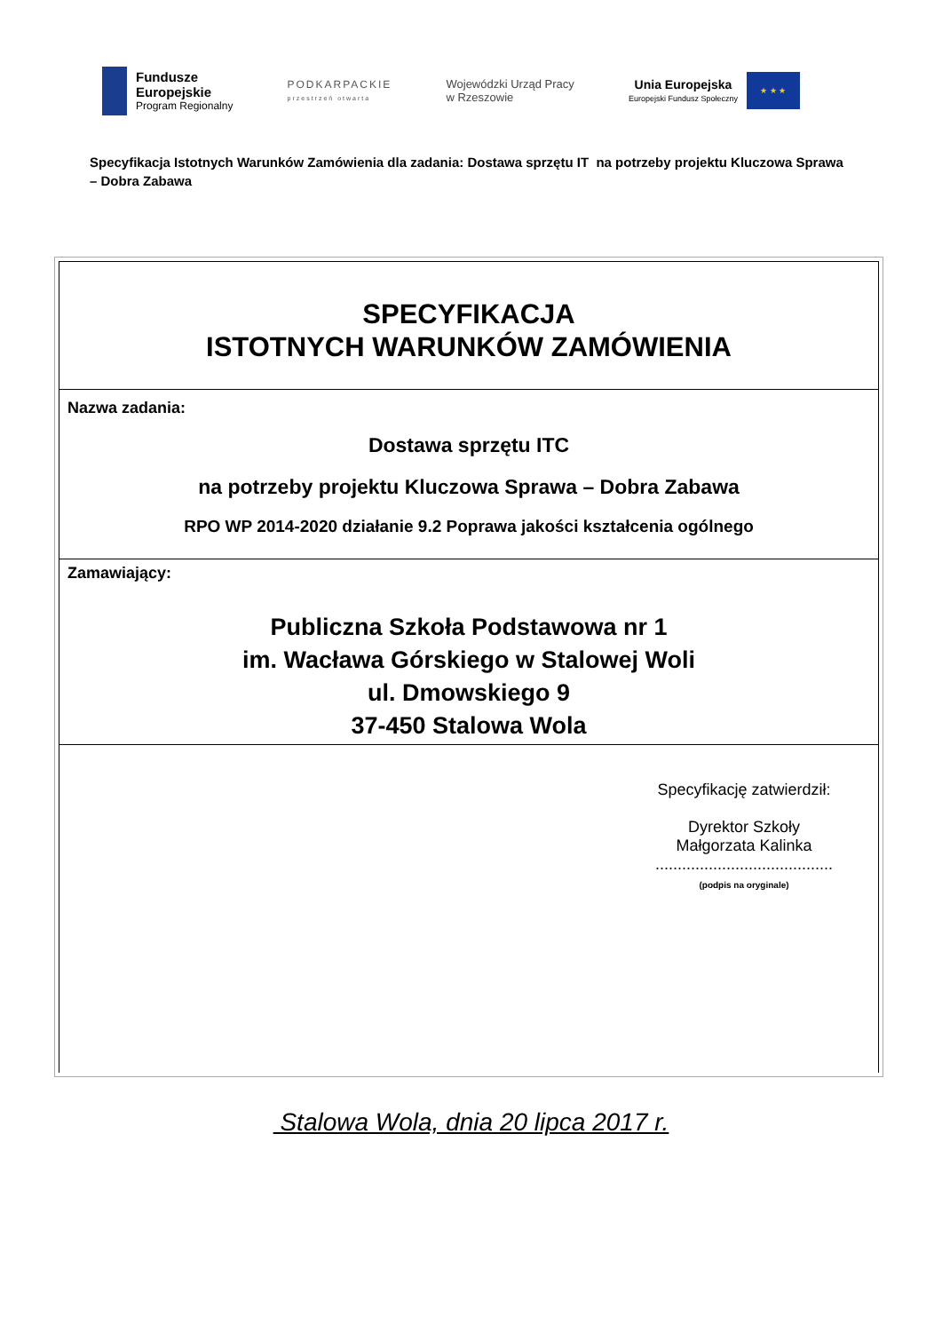Fundusze
Europejskie
Program Regionalny
PODKARPACKIE
przestrzeń otwarta
Wojewódzki Urząd Pracy
w Rzeszowie
Unia Europejska
Europejski Fundusz Społeczny
★ ★ ★
Specyfikacja Istotnych Warunków Zamówienia dla zadania: Dostawa sprzętu IT na potrzeby projektu Kluczowa Sprawa – Dobra Zabawa
SPECYFIKACJA
ISTOTNYCH WARUNKÓW ZAMÓWIENIA
Nazwa zadania:
Dostawa sprzętu ITC
na potrzeby projektu Kluczowa Sprawa – Dobra Zabawa
RPO WP 2014-2020 działanie 9.2 Poprawa jakości kształcenia ogólnego
Zamawiający:
Publiczna Szkoła Podstawowa nr 1
im. Wacława Górskiego w Stalowej Woli
ul. Dmowskiego 9
37-450 Stalowa Wola
Specyfikację zatwierdził:
Dyrektor Szkoły
Małgorzata Kalinka
........................................
(podpis na oryginale)
Stalowa Wola, dnia 20 lipca 2017 r.